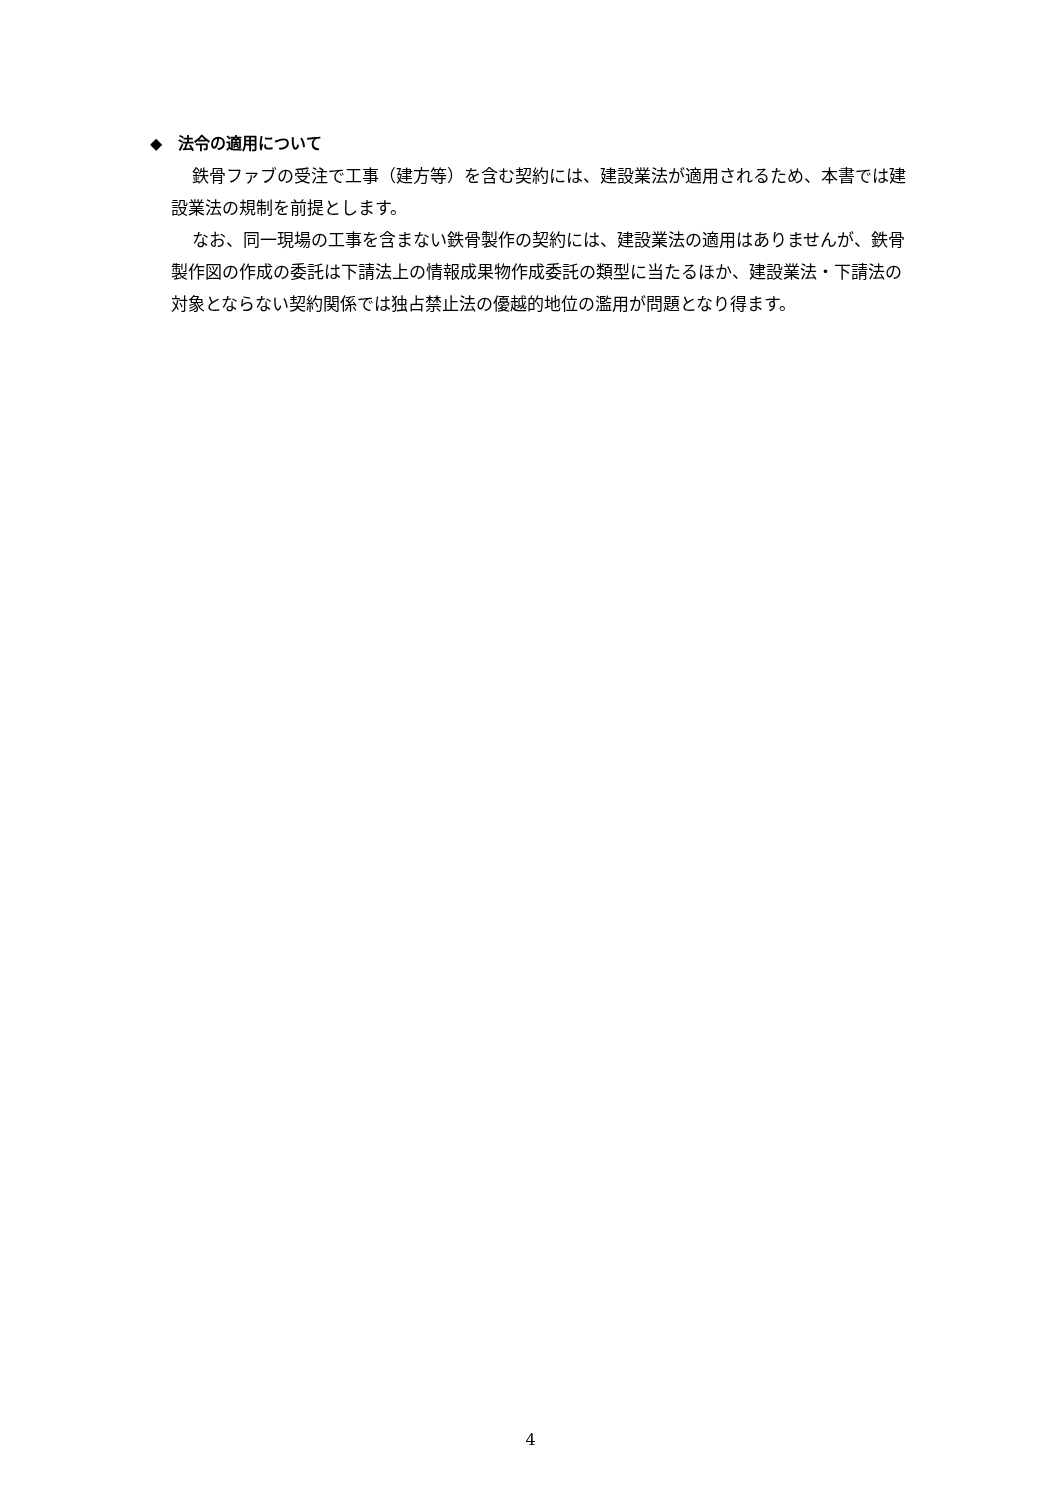◆　法令の適用について
鉄骨ファブの受注で工事（建方等）を含む契約には、建設業法が適用されるため、本書では建設業法の規制を前提とします。
なお、同一現場の工事を含まない鉄骨製作の契約には、建設業法の適用はありませんが、鉄骨製作図の作成の委託は下請法上の情報成果物作成委託の類型に当たるほか、建設業法・下請法の対象とならない契約関係では独占禁止法の優越的地位の濫用が問題となり得ます。
4